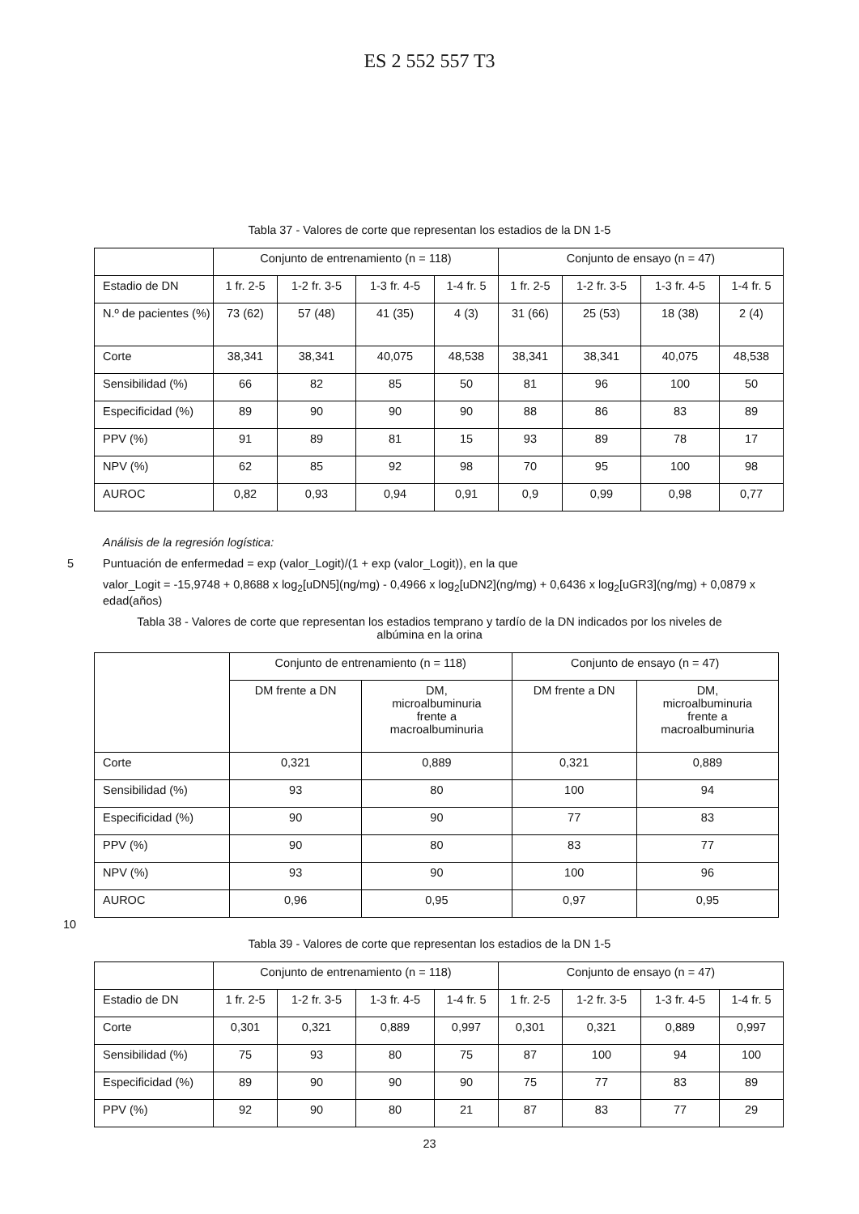ES 2 552 557 T3
Tabla 37 - Valores de corte que representan los estadios de la DN 1-5
| | Conjunto de entrenamiento (n = 118) | | | | Conjunto de ensayo (n = 47) | | | |
| Estadio de DN | 1 fr. 2-5 | 1-2 fr. 3-5 | 1-3 fr. 4-5 | 1-4 fr. 5 | 1 fr. 2-5 | 1-2 fr. 3-5 | 1-3 fr. 4-5 | 1-4 fr. 5 |
| N.º de pacientes (%) | 73 (62) | 57 (48) | 41 (35) | 4 (3) | 31 (66) | 25 (53) | 18 (38) | 2 (4) |
| Corte | 38,341 | 38,341 | 40,075 | 48,538 | 38,341 | 38,341 | 40,075 | 48,538 |
| Sensibilidad (%) | 66 | 82 | 85 | 50 | 81 | 96 | 100 | 50 |
| Especificidad (%) | 89 | 90 | 90 | 90 | 88 | 86 | 83 | 89 |
| PPV (%) | 91 | 89 | 81 | 15 | 93 | 89 | 78 | 17 |
| NPV (%) | 62 | 85 | 92 | 98 | 70 | 95 | 100 | 98 |
| AUROC | 0,82 | 0,93 | 0,94 | 0,91 | 0,9 | 0,99 | 0,98 | 0,77 |
Análisis de la regresión logística:
5 Puntuación de enfermedad = exp (valor_Logit)/(1 + exp (valor_Logit)), en la que
valor_Logit = -15,9748 + 0,8688 x log<sub>2</sub>[uDN5](ng/mg) - 0,4966 x log<sub>2</sub>[uDN2](ng/mg) + 0,6436 x log<sub>2</sub>[uGR3](ng/mg) + 0,0879 x edad(años)
Tabla 38 - Valores de corte que representan los estadios temprano y tardío de la DN indicados por los niveles de albúmina en la orina
| | Conjunto de entrenamiento (n = 118) | | Conjunto de ensayo (n = 47) | |
| | DM frente a DN | DM, microalbuminuria frente a macroalbuminuria | DM frente a DN | DM, microalbuminuria frente a macroalbuminuria |
| Corte | 0,321 | 0,889 | 0,321 | 0,889 |
| Sensibilidad (%) | 93 | 80 | 100 | 94 |
| Especificidad (%) | 90 | 90 | 77 | 83 |
| PPV (%) | 90 | 80 | 83 | 77 |
| NPV (%) | 93 | 90 | 100 | 96 |
| AUROC | 0,96 | 0,95 | 0,97 | 0,95 |
10
Tabla 39 - Valores de corte que representan los estadios de la DN 1-5
| | Conjunto de entrenamiento (n = 118) | | | | Conjunto de ensayo (n = 47) | | | |
| Estadio de DN | 1 fr. 2-5 | 1-2 fr. 3-5 | 1-3 fr. 4-5 | 1-4 fr. 5 | 1 fr. 2-5 | 1-2 fr. 3-5 | 1-3 fr. 4-5 | 1-4 fr. 5 |
| Corte | 0,301 | 0,321 | 0,889 | 0,997 | 0,301 | 0,321 | 0,889 | 0,997 |
| Sensibilidad (%) | 75 | 93 | 80 | 75 | 87 | 100 | 94 | 100 |
| Especificidad (%) | 89 | 90 | 90 | 90 | 75 | 77 | 83 | 89 |
| PPV (%) | 92 | 90 | 80 | 21 | 87 | 83 | 77 | 29 |
23